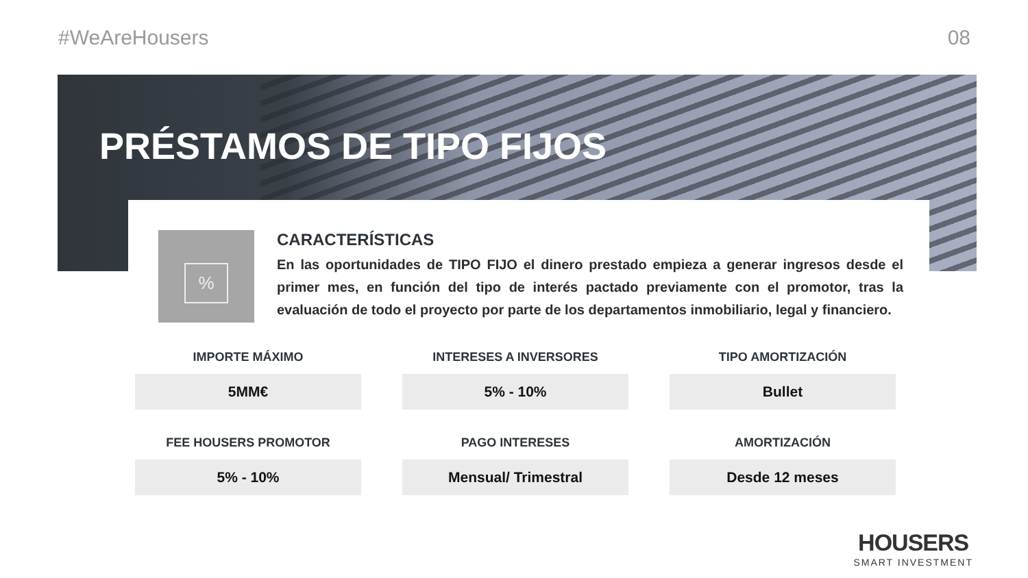#WeAreHousers 08
PRÉSTAMOS DE TIPO FIJOS
%
CARACTERÍSTICAS
En las oportunidades de TIPO FIJO el dinero prestado empieza a generar ingresos desde el primer mes, en función del tipo de interés pactado previamente con el promotor, tras la evaluación de todo el proyecto por parte de los departamentos inmobiliario, legal y financiero.
IMPORTE MÁXIMO
5MM€
INTERESES A INVERSORES
5% - 10%
TIPO AMORTIZACIÓN
Bullet
FEE HOUSERS PROMOTOR
5% - 10%
PAGO INTERESES
Mensual/ Trimestral
AMORTIZACIÓN
Desde 12 meses
HOUSERS
SMART INVESTMENT